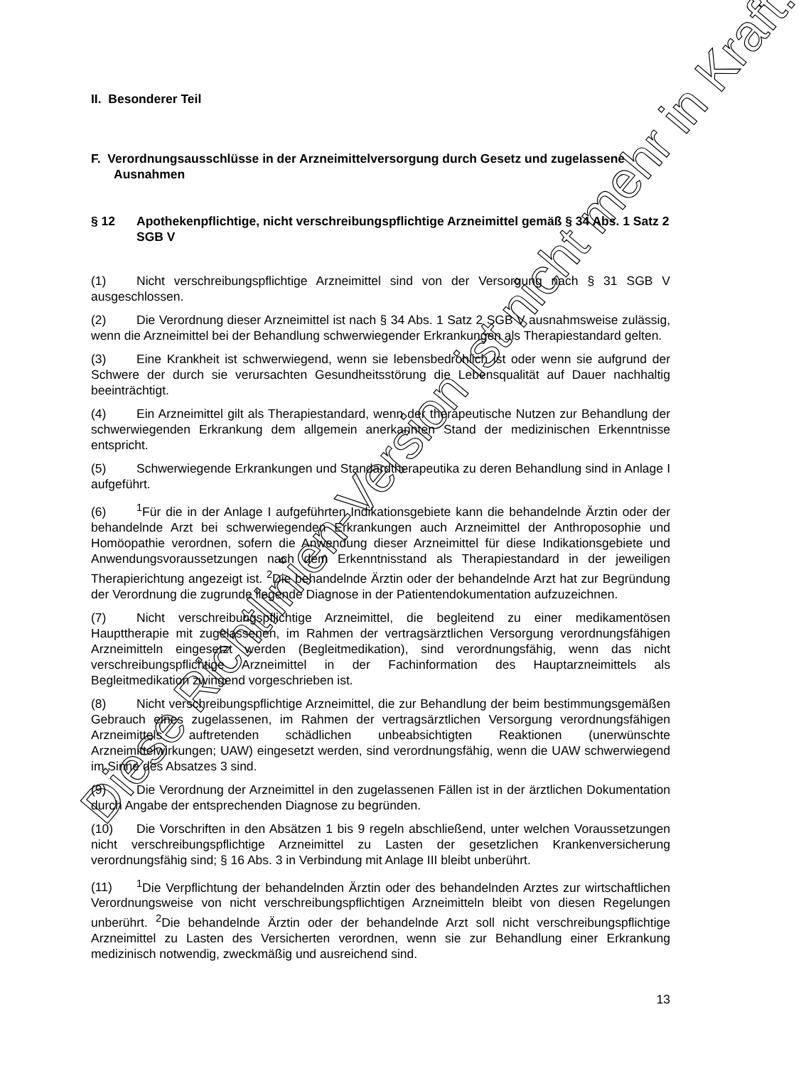Diese Richtlinien-Version ist nicht mehr in Kraft.
II. Besonderer Teil
F. Verordnungsausschlüsse in der Arzneimittelversorgung durch Gesetz und zugelassene Ausnahmen
§ 12 Apothekenpflichtige, nicht verschreibungspflichtige Arzneimittel gemäß § 34 Abs. 1 Satz 2 SGB V
(1) Nicht verschreibungspflichtige Arzneimittel sind von der Versorgung nach § 31 SGB V ausgeschlossen.
(2) Die Verordnung dieser Arzneimittel ist nach § 34 Abs. 1 Satz 2 SGB V ausnahmsweise zulässig, wenn die Arzneimittel bei der Behandlung schwerwiegender Erkrankungen als Therapiestandard gelten.
(3) Eine Krankheit ist schwerwiegend, wenn sie lebensbedrohlich ist oder wenn sie aufgrund der Schwere der durch sie verursachten Gesundheitsstörung die Lebensqualität auf Dauer nachhaltig beeinträchtigt.
(4) Ein Arzneimittel gilt als Therapiestandard, wenn der therapeutische Nutzen zur Behandlung der schwerwiegenden Erkrankung dem allgemein anerkannten Stand der medizinischen Erkenntnisse entspricht.
(5) Schwerwiegende Erkrankungen und Standardtherapeutika zu deren Behandlung sind in Anlage I aufgeführt.
(6)<sup>1</sup>Für die in der Anlage I aufgeführten Indikationsgebiete kann die behandelnde Ärztin oder der behandelnde Arzt bei schwerwiegenden Erkrankungen auch Arzneimittel der Anthroposophie und Homöopathie verordnen, sofern die Anwendung dieser Arzneimittel für diese Indikationsgebiete und Anwendungsvoraussetzungen nach dem Erkenntnisstand als Therapiestandard in der jeweiligen Therapierichtung angezeigt ist. <sup>2</sup>Die behandelnde Ärztin oder der behandelnde Arzt hat zur Begründung der Verordnung die zugrunde liegende Diagnose in der Patientendokumentation aufzuzeichnen.
(7) Nicht verschreibungspflichtige Arzneimittel, die begleitend zu einer medikamentösen Haupttherapie mit zugelassenen, im Rahmen der vertragsärztlichen Versorgung verordnungsfähigen Arzneimitteln eingesetzt werden (Begleitmedikation), sind verordnungsfähig, wenn das nicht verschreibungspflichtige Arzneimittel in der Fachinformation des Hauptarzneimittels als Begleitmedikation zwingend vorgeschrieben ist.
(8) Nicht verschreibungspflichtige Arzneimittel, die zur Behandlung der beim bestimmungsgemäßen Gebrauch eines zugelassenen, im Rahmen der vertragsärztlichen Versorgung verordnungsfähigen Arzneimittels auftretenden schädlichen unbeabsichtigten Reaktionen (unerwünschte Arzneimittelwirkungen; UAW) eingesetzt werden, sind verordnungsfähig, wenn die UAW schwerwiegend im Sinne des Absatzes 3 sind.
(9) Die Verordnung der Arzneimittel in den zugelassenen Fällen ist in der ärztlichen Dokumentation durch Angabe der entsprechenden Diagnose zu begründen.
(10) Die Vorschriften in den Absätzen 1 bis 9 regeln abschließend, unter welchen Voraussetzungen nicht verschreibungspflichtige Arzneimittel zu Lasten der gesetzlichen Krankenversicherung verordnungsfähig sind; § 16 Abs. 3 in Verbindung mit Anlage III bleibt unberührt.
(11)<sup>1</sup>Die Verpflichtung der behandelnden Ärztin oder des behandelnden Arztes zur wirtschaftlichen Verordnungsweise von nicht verschreibungspflichtigen Arzneimitteln bleibt von diesen Regelungen unberührt. <sup>2</sup>Die behandelnde Ärztin oder der behandelnde Arzt soll nicht verschreibungspflichtige Arzneimittel zu Lasten des Versicherten verordnen, wenn sie zur Behandlung einer Erkrankung medizinisch notwendig, zweckmäßig und ausreichend sind.
13